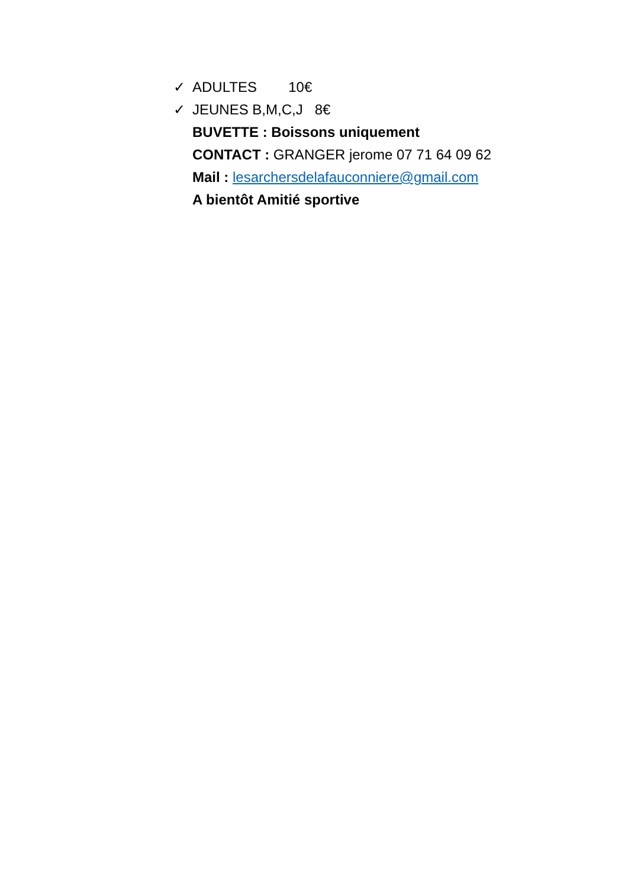✓ ADULTES 10€
✓ JEUNES B,M,C,J 8€
BUVETTE : Boissons uniquement
CONTACT : GRANGER jerome 07 71 64 09 62
Mail : lesarchersdelafauconniere@gmail.com
A bientôt Amitié sportive